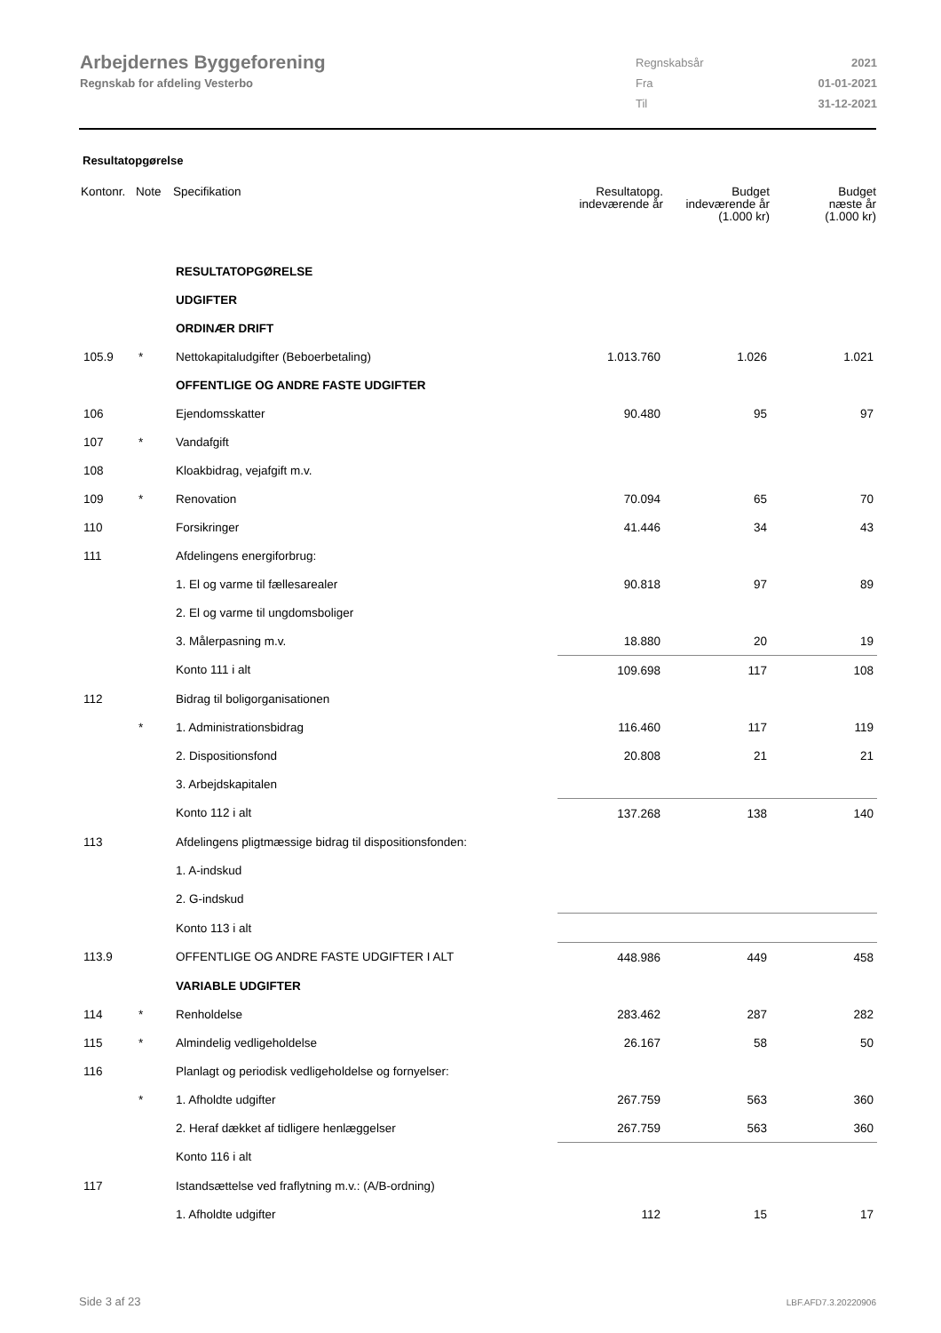Arbejdernes Byggeforening
Regnskab for afdeling Vesterbo
| Regnskabsår | 2021 |
| Fra | 01-01-2021 |
| Til | 31-12-2021 |
Resultatopgørelse
| Kontonr. | Note | Specifikation | Resultatopg. indeværende år | Budget indeværende år (1.000 kr) | Budget næste år (1.000 kr) |
| --- | --- | --- | --- | --- | --- |
| | | RESULTATOPGØRELSE | | | |
| | | UDGIFTER | | | |
| | | ORDINÆR DRIFT | | | |
| 105.9 | * | Nettokapitaludgifter (Beboerbetaling) | 1.013.760 | 1.026 | 1.021 |
| | | OFFENTLIGE OG ANDRE FASTE UDGIFTER | | | |
| 106 | | Ejendomsskatter | 90.480 | 95 | 97 |
| 107 | * | Vandafgift | | | |
| 108 | | Kloakbidrag, vejafgift m.v. | | | |
| 109 | * | Renovation | 70.094 | 65 | 70 |
| 110 | | Forsikringer | 41.446 | 34 | 43 |
| 111 | | Afdelingens energiforbrug: | | | |
| | | 1. El og varme til fællesarealer | 90.818 | 97 | 89 |
| | | 2. El og varme til ungdomsboliger | | | |
| | | 3. Målerpasning m.v. | 18.880 | 20 | 19 |
| | | Konto 111 i alt | 109.698 | 117 | 108 |
| 112 | | Bidrag til boligorganisationen | | | |
| | * | 1. Administrationsbidrag | 116.460 | 117 | 119 |
| | | 2. Dispositionsfond | 20.808 | 21 | 21 |
| | | 3. Arbejdskapitalen | | | |
| | | Konto 112 i alt | 137.268 | 138 | 140 |
| 113 | | Afdelingens pligtmæssige bidrag til dispositionsfonden: | | | |
| | | 1. A-indskud | | | |
| | | 2. G-indskud | | | |
| | | Konto 113 i alt | | | |
| 113.9 | | OFFENTLIGE OG ANDRE FASTE UDGIFTER I ALT | 448.986 | 449 | 458 |
| | | VARIABLE UDGIFTER | | | |
| 114 | * | Renholdelse | 283.462 | 287 | 282 |
| 115 | * | Almindelig vedligeholdelse | 26.167 | 58 | 50 |
| 116 | | Planlagt og periodisk vedligeholdelse og fornyelser: | | | |
| | * | 1. Afholdte udgifter | 267.759 | 563 | 360 |
| | | 2. Heraf dækket af tidligere henlæggelser | 267.759 | 563 | 360 |
| | | Konto 116 i alt | | | |
| 117 | | Istandsættelse ved fraflytning m.v.: (A/B-ordning) | | | |
| | | 1. Afholdte udgifter | 112 | 15 | 17 |
Side 3 af 23 LBF.AFD7.3.20220906